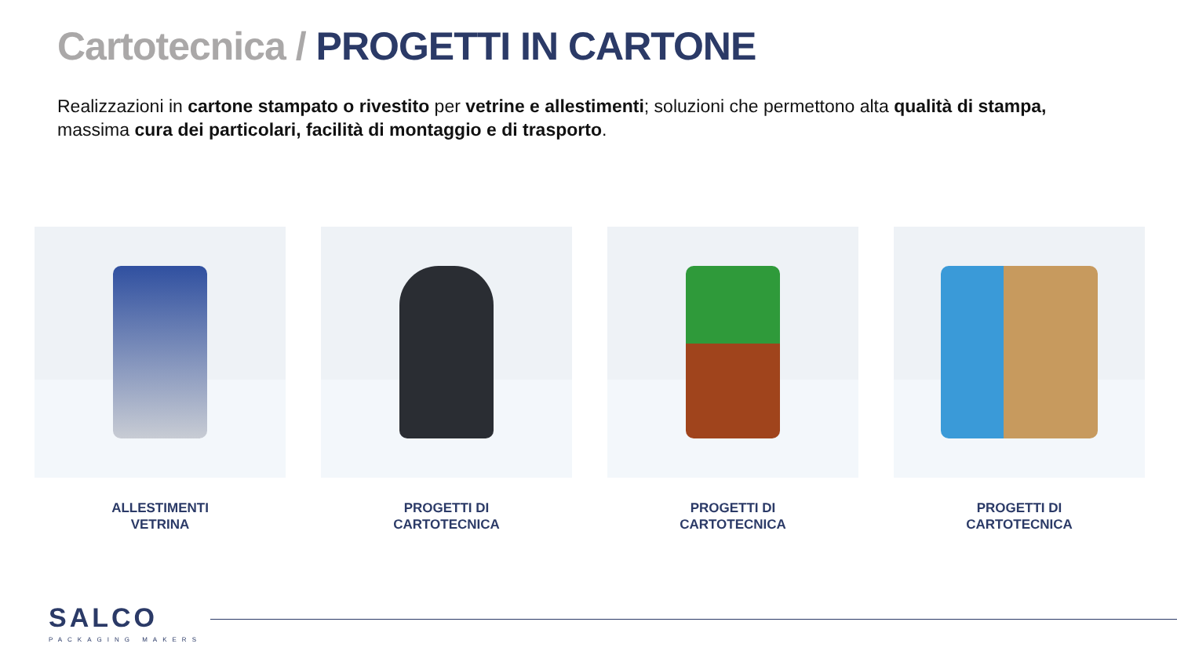Cartotecnica / PROGETTI IN CARTONE
Realizzazioni in cartone stampato o rivestito per vetrine e allestimenti; soluzioni che permettono alta qualità di stampa, massima cura dei particolari, facilità di montaggio e di trasporto.
ALLESTIMENTI
VETRINA
PROGETTI DI
CARTOTECNICA
PROGETTI DI
CARTOTECNICA
PROGETTI DI
CARTOTECNICA
SALCO
PACKAGING MAKERS